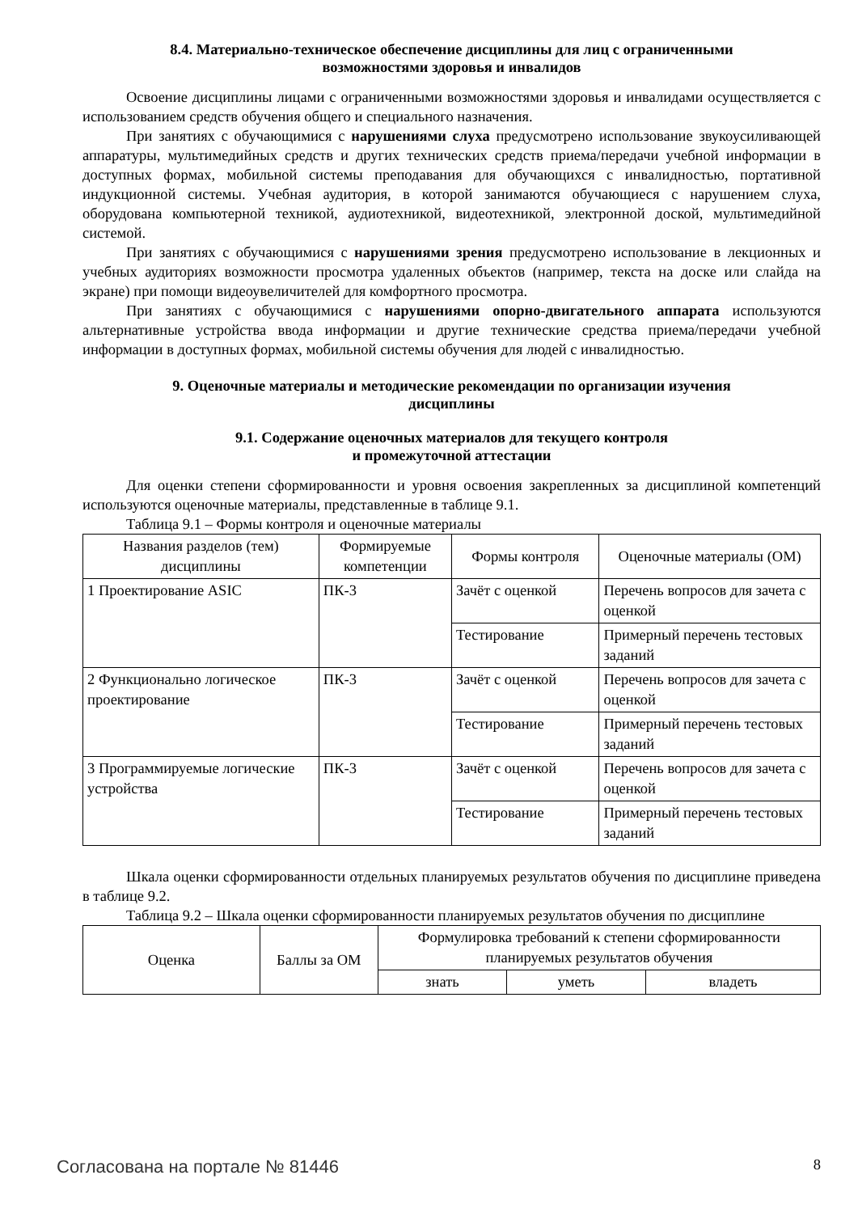8.4. Материально-техническое обеспечение дисциплины для лиц с ограниченными
возможностями здоровья и инвалидов
Освоение дисциплины лицами с ограниченными возможностями здоровья и инвалидами осуществляется с использованием средств обучения общего и специального назначения.
При занятиях с обучающимися с нарушениями слуха предусмотрено использование звукоусиливающей аппаратуры, мультимедийных средств и других технических средств приема/передачи учебной информации в доступных формах, мобильной системы преподавания для обучающихся с инвалидностью, портативной индукционной системы. Учебная аудитория, в которой занимаются обучающиеся с нарушением слуха, оборудована компьютерной техникой, аудиотехникой, видеотехникой, электронной доской, мультимедийной системой.
При занятиях с обучающимися с нарушениями зрения предусмотрено использование в лекционных и учебных аудиториях возможности просмотра удаленных объектов (например, текста на доске или слайда на экране) при помощи видеоувеличителей для комфортного просмотра.
При занятиях с обучающимися с нарушениями опорно-двигательного аппарата используются альтернативные устройства ввода информации и другие технические средства приема/передачи учебной информации в доступных формах, мобильной системы обучения для людей с инвалидностью.
9. Оценочные материалы и методические рекомендации по организации изучения
дисциплины
9.1. Содержание оценочных материалов для текущего контроля
и промежуточной аттестации
Для оценки степени сформированности и уровня освоения закрепленных за дисциплиной компетенций используются оценочные материалы, представленные в таблице 9.1.
Таблица 9.1 – Формы контроля и оценочные материалы
| Названия разделов (тем) дисциплины | Формируемые компетенции | Формы контроля | Оценочные материалы (ОМ) |
| --- | --- | --- | --- |
| 1 Проектирование ASIC | ПК-3 | Зачёт с оценкой | Перечень вопросов для зачета с оценкой |
| | | Тестирование | Примерный перечень тестовых заданий |
| 2 Функционально логическое проектирование | ПК-3 | Зачёт с оценкой | Перечень вопросов для зачета с оценкой |
| | | Тестирование | Примерный перечень тестовых заданий |
| 3 Программируемые логические устройства | ПК-3 | Зачёт с оценкой | Перечень вопросов для зачета с оценкой |
| | | Тестирование | Примерный перечень тестовых заданий |
Шкала оценки сформированности отдельных планируемых результатов обучения по дисциплине приведена в таблице 9.2.
Таблица 9.2 – Шкала оценки сформированности планируемых результатов обучения по дисциплине
| Оценка | Баллы за ОМ | Формулировка требований к степени сформированности планируемых результатов обучения | | |
| --- | --- | --- | --- | --- |
| | | знать | уметь | владеть |
Согласована на портале № 81446 8